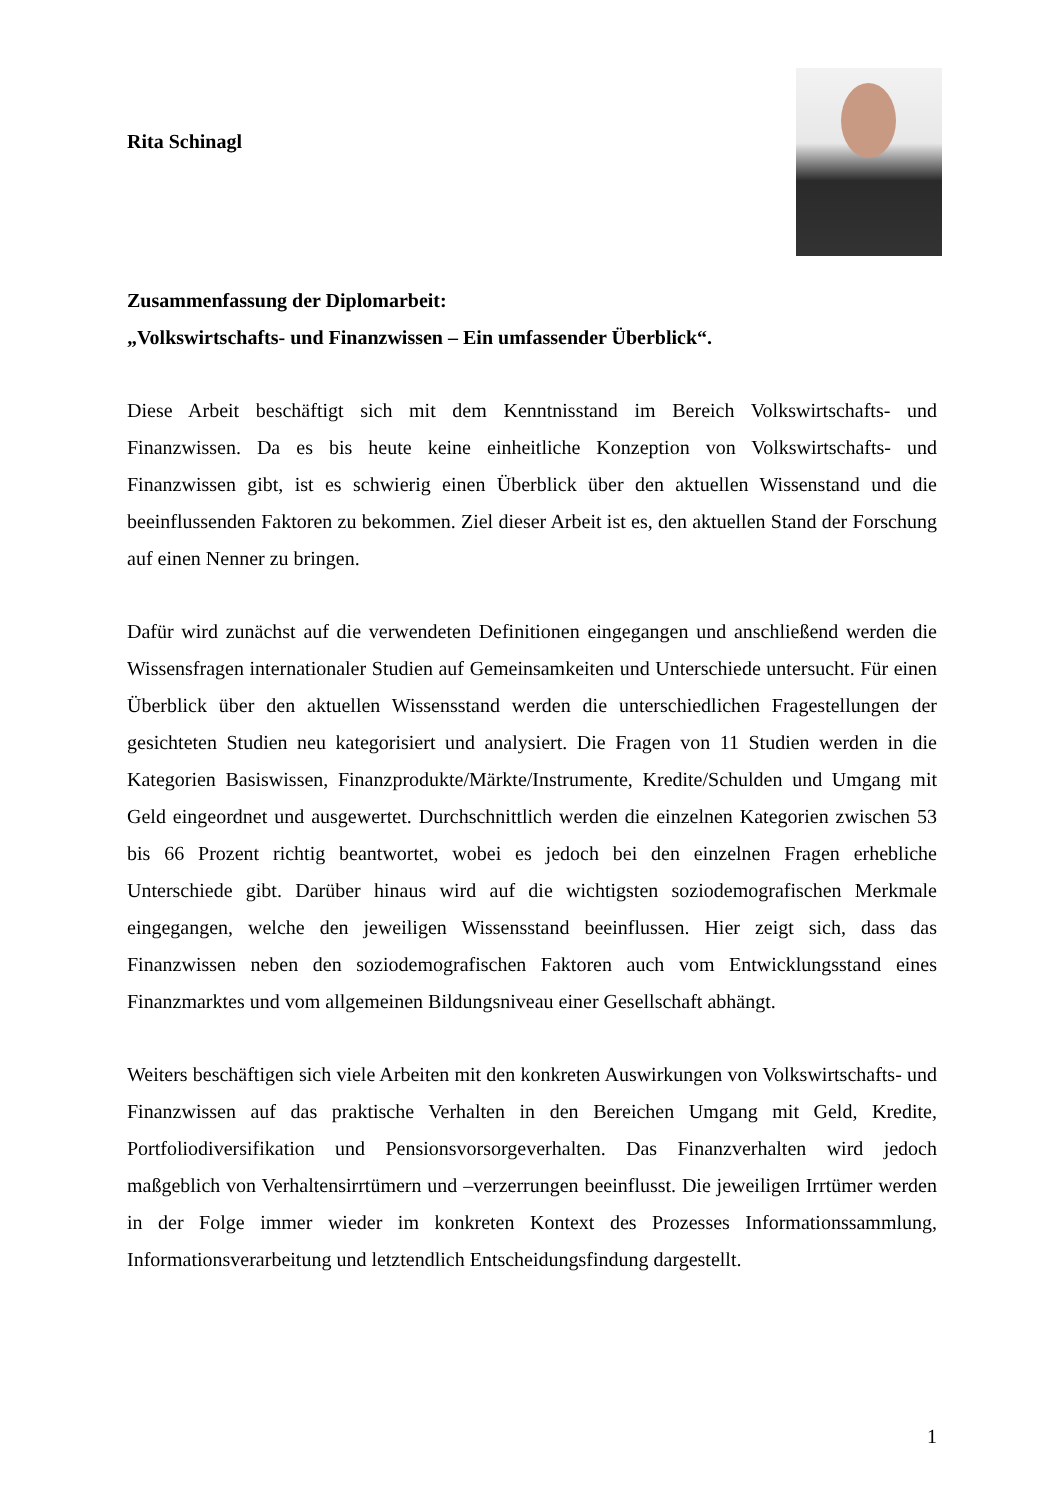Rita Schinagl
Zusammenfassung der Diplomarbeit:
„Volkswirtschafts- und Finanzwissen – Ein umfassender Überblick“.
Diese Arbeit beschäftigt sich mit dem Kenntnisstand im Bereich Volkswirtschafts- und Finanzwissen. Da es bis heute keine einheitliche Konzeption von Volkswirtschafts- und Finanzwissen gibt, ist es schwierig einen Überblick über den aktuellen Wissenstand und die beeinflussenden Faktoren zu bekommen. Ziel dieser Arbeit ist es, den aktuellen Stand der Forschung auf einen Nenner zu bringen.
Dafür wird zunächst auf die verwendeten Definitionen eingegangen und anschließend werden die Wissensfragen internationaler Studien auf Gemeinsamkeiten und Unterschiede untersucht. Für einen Überblick über den aktuellen Wissensstand werden die unterschiedlichen Fragestellungen der gesichteten Studien neu kategorisiert und analysiert. Die Fragen von 11 Studien werden in die Kategorien Basiswissen, Finanzprodukte/Märkte/Instrumente, Kredite/Schulden und Umgang mit Geld eingeordnet und ausgewertet. Durchschnittlich werden die einzelnen Kategorien zwischen 53 bis 66 Prozent richtig beantwortet, wobei es jedoch bei den einzelnen Fragen erhebliche Unterschiede gibt. Darüber hinaus wird auf die wichtigsten soziodemografischen Merkmale eingegangen, welche den jeweiligen Wissensstand beeinflussen. Hier zeigt sich, dass das Finanzwissen neben den soziodemografischen Faktoren auch vom Entwicklungsstand eines Finanzmarktes und vom allgemeinen Bildungsniveau einer Gesellschaft abhängt.
Weiters beschäftigen sich viele Arbeiten mit den konkreten Auswirkungen von Volkswirtschafts- und Finanzwissen auf das praktische Verhalten in den Bereichen Umgang mit Geld, Kredite, Portfoliodiversifikation und Pensionsvorsorgeverhalten. Das Finanzverhalten wird jedoch maßgeblich von Verhaltensirrtümern und –verzerrungen beeinflusst. Die jeweiligen Irrtümer werden in der Folge immer wieder im konkreten Kontext des Prozesses Informationssammlung, Informationsverarbeitung und letztendlich Entscheidungsfindung dargestellt.
1